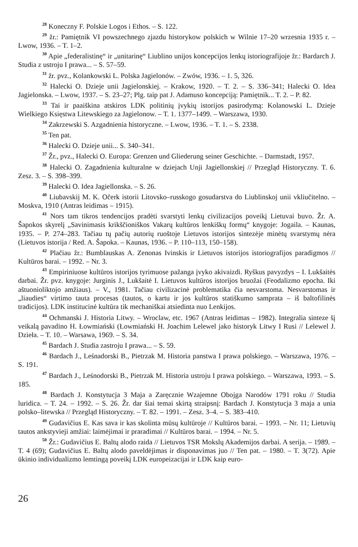<sup>28</sup> Koneczny F. Polskie Logos i Ethos. – S. 122.
<sup>29</sup> žr.: Pamiętnik VI powszechnego zjazdu historykow polskich w Wilnie 17–20 wrzesnia 1935 r. – Lwow, 1936. – T. 1–2.
<sup>30</sup> Apie „federalistinę“ ir „unitarinę“ Liublino unijos koncepcijos lenkų istoriografijoje žr.: Bardarch J. Studia z ustroju I prawa... – S. 57–59.
<sup>31</sup> žr. pvz., Kolankowski L. Polska Jagielonów. – Zwów, 1936. – 1. 5, 326.
<sup>32</sup> Halecki O. Dzieje unii Jagielonskiej. – Krakow, 1920. – T. 2. – S. 336–341; Halecki O. Idea Jagielonska. – Lwow, 1937. – S. 23–27; Plg. taip pat J. Adamuso koncepciją: Pamiętnik... T. 2. – P. 82.
<sup>33</sup> Tai ir paaiškina atskiros LDK politinių įvykių istorijos pasirodymą: Kolanowski L. Dzieje Wielkiego Księstwa Litewskiego za Jagielonow. – T. 1. 1377–1499. – Warszawa, 1930.
<sup>34</sup> Zakrzewski S. Azgadnienia historyczne. – Lwow, 1936. – T. 1. – S. 2338.
<sup>35</sup> Ten pat.
<sup>36</sup> Halecki O. Dzieje unii... S. 340–341.
<sup>37</sup> Žr., pvz., Halecki O. Europa: Grenzen und Gliederung seiner Geschichte. – Darmstadt, 1957.
<sup>38</sup> Halecki O. Zagadnienia kulturalne w dziejach Unji Jagiellonskiej // Przegląd Historyczny. T. 6. Zesz. 3. – S. 398–399.
<sup>39</sup> Halecki O. Idea Jagiellonska. – S. 26.
<sup>40</sup> Liubavskij M. K. Očerk istorii Litovsko–russkogo gosudarstva do Liublinskoj unii vkliučitelno. – Moskva, 1910 (Antras leidimas – 1915).
<sup>41</sup> Nors tam tikros tendencijos pradėti svarstyti lenkų civilizacijos poveikį Lietuvai buvo. Žr. A. Šapokos skyrelį „Savinimasis krikščioniškos Vakarų kultūros lenkiškų formų“ knygoje: Jogaila. – Kaunas, 1935. – P. 274–283. Tačiau tų pačių autorių ruoštoje Lietuvos istorijos sintezėje minėtų svarstymų nėra (Lietuvos istorija / Red. A. Šapoka. – Kaunas, 1936. – P. 110–113, 150–158).
<sup>42</sup> Plačiau žr.: Bumblauskas A. Zenonas Ivinskis ir Lietuvos istorijos istoriografijos paradigmos // Kultūros barai. – 1992. – Nr. 3.
<sup>43</sup> Empiriniuose kultūros istorijos tyrimuose pažanga įvyko akivaizdi. Ryškus pavyzdys – I. Lukšaitės darbai. Žr. pvz. knygoje: Jurginis J., Lukšaitė I. Lietuvos kultūros istorijos bruožai (Feodalizmo epocha. Iki aštuonioliktojo amžiaus). – V., 1981. Tačiau civilizacinė problematika čia nesvarstoma. Nesvarstomas ir „liaudies“ virtimo tauta procesas (tautos, o kartu ir jos kultūros statiškumo samprata – iš baltofilinės tradicijos). LDK institucinė kultūra tik mechaniškai atsiedinta nuo Lenkijos.
<sup>44</sup> Ochmanski J. Historia Litwy. – Wroclaw, etc. 1967 (Antras leidimas – 1982). Integralia sinteze šį veikalą pavadino H. Łowmiański (Łowmiański H. Joachim Lelewel jako historyk Litwy I Rusi // Lelewel J. Dzieła. – T. 10. – Warsawa, 1969. – S. 34.
<sup>45</sup> Bardach J. Studia zastroju I prawa... – S. 59.
<sup>46</sup> Bardach J., Leśnadorski B., Pietrzak M. Historia panstwa I prawa polskiego. – Warszawa, 1976. – S. 191.
<sup>47</sup> Bardach J., Leśnodorski B., Pietrzak M. Historia ustroju I prawa polskiego. – Warszawa, 1993. – S. 185.
<sup>48</sup> Bardach J. Konstytucja 3 Maja a Zaręcznie Wzajemne Obojga Narodów 1791 roku // Studia luridica. – T. 24. – 1992. – S. 26. Žr. dar šiai temai skirtą straipsnį: Bardach J. Konstytucja 3 maja a unia polsko–litewska // Przegląd Historyczny. – T. 82. – 1991. – Zesz. 3–4. – S. 383–410.
<sup>49</sup> Gudavičius E. Kas sava ir kas skolinta mūsų kultūroje // Kultūros barai. – 1993. – Nr. 11; Lietuvių tautos ankstyvieji amžiai: laimėjimai ir praradimai // Kultūros barai. – 1994. – Nr. 5.
<sup>50</sup> Žr.: Gudavičius E. Baltų alodo raida // Lietuvos TSR Mokslų Akademijos darbai. A serija. – 1989. – T. 4 (69); Gudavičius E. Baltų alodo paveldėjimas ir disponavimas juo // Ten pat. – 1980. – T. 3(72). Apie ūkinio individualizmo lemtingą poveikį LDK europeizacijai ir LDK kaip euro-
26